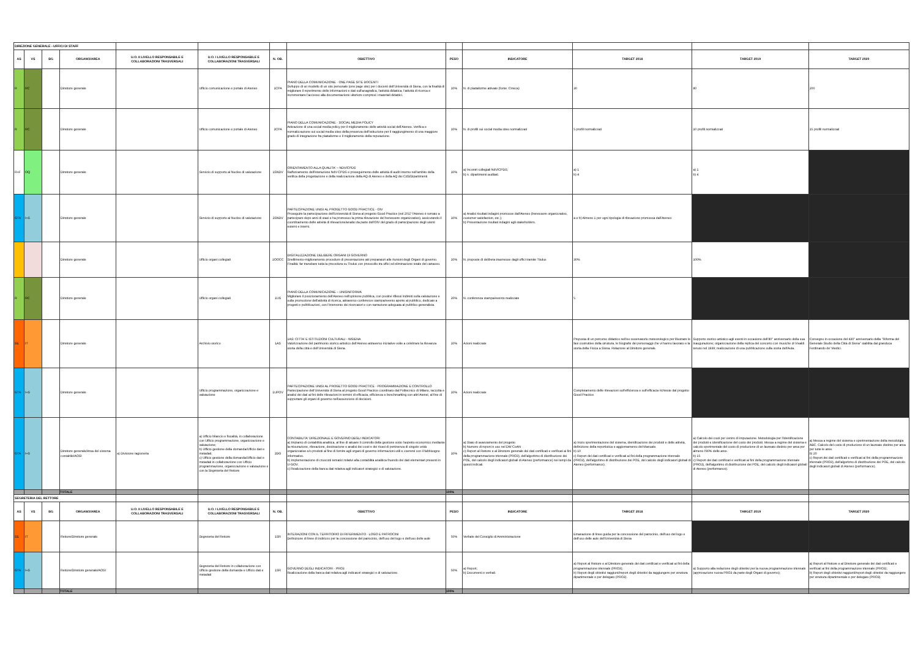| DIREZIONE GENERALE - UFFICI DI STAFF | | | | | | | | | | | | |
| AS | VS | BG | ORGANO/AREA | U.O. II LIVELLO RESPONSABILE E COLLABORAZIONI TRASVERSALI | U.O. I LIVELLO RESPONSABILE E COLLABORAZIONI TRASVERSALI | N. OB. | OBIETTIVO | PESO | INDICATORE | TARGET 2018 | TARGET 2019 | TARGET 2020 |
| R | RC | | Direttore generale | | Ufficio comunicazione e portale di Ateneo | 1CPA | PIANO DELLA COMUNICAZIONE - ONE PAGE SITE DOCENTI Sviluppo di un modello di un sito personale (one page site) per i docenti dell'Università di Siena, con la finalità di migliorare il reperimento delle informazioni e dati sull'anagrafica, l'attività didattica, l'attività di ricerca e incrementare l'accesso alla documentazione ulteriore compresi i materiali didattici. | 10% | N. di piattaforme attivate (fonte: Cineca) | 30 | 80 | 200 |
| R | RC | | Direttore generale | | Ufficio comunicazione e portale di Ateneo | 2CPA | PIANO DELLA COMUNICAZIONE - SOCIAL MEDIA POLICY Attivazione di una social media policy per il miglioramento delle attività social dell'Ateneo. Verifica e normalizzazione sui social media sites della presenza dell'Istituzione per il raggiungimento di una maggiore grado di integrazione fra piattaforme e il miglioramento della reputazione. | 10% | N. di profili sui social media sites normalizzati | 5 profili normalizzati | 10 profili normalizzati | 15 profili normalizzati |
| R+F | OQ | | Direttore generale | | Servizio di supporto al Nucleo di valutazione | 1SNDV | ORIENTAMENTO ALLA QUALITA' – NDV/CPDS Rafforzamento dell'interazione NdV-CPDS e proseguimento delle attività di audit interno nell'ambito della verifica della progettazione e della realizzazione della AQ di Ateneo e della AQ dei CdS/Dipartimenti | 10% | a) Incontri collegiali NdV/CPDS; b) n. dipartimenti auditati. | a) 1 b) 4 | a) 1 b) 4 | |
| GTA | I+S | | Direttore generale | | Servizio di supporto al Nucleo di valutazione | 2SNDV | PARTECIPAZIONE UNISI AL PROGETTO GOOD PRACTICE - OIV Proseguire la partecipazione dell'Università di Siena al progetto Good Practice (nel 2017 l'Ateneo è tornato a partecipare dopo anni di stasi e ha promosso la prima rilevazione del benessere organizzativo), assicurando il coordinamento delle attività di rilevazione/analisi da parte dell'OIV del grado di partecipazione degli utenti esterni e interni. | 10% | a) Analisi risultati indagini promosse dall'Ateneo (benessere organizzativo, customer satisfaction, etc.); b) Presentazione risultati indagini agli stakeholders. | a e b) Almeno 1 per ogni tipologia di rilevazione promossa dall'Ateneo | | |
| | | | Direttore generale | | Ufficio organi collegiali | 1OOCC | DIGITALIZZAZIONE DELIBERE ORGANI DI GOVERNO Snellimento-miglioramento procedure di presentazione atti preparatori alle riunioni degli Organi di governo. Finalità: far transitare tutta la procedura su Titulus con protocollo tra uffici ed eliminazione totale del cartaceo. | 10% | N. proposte di delibera trasmesse dagli uffici tramite Titulus | 30% | 100% | |
| R | RC | | Direttore generale | | Ufficio organi collegiali | 1US | PIANO DELLA COMUNICAZIONE – UNISINFORMA Migliorare il posizionamento dell'Ateneo nell'opinione pubblica, con positivi riflessi indiretti sulla valutazione e sulla promozione dell'attività di ricerca, attraverso conferenze stampa/evento aperte al pubblico, dedicate a progetti e pubblicazioni, con l'intervento dei ricercatori e con narrazione adeguata al pubblico generalista. | 20% | N. conferenza stampa/evento realizzate | 5 | | |
| SE | IT | | Direttore generale | | Archivio storico | 1AS | 1AS: CITTA' E ISTITUZIONI CULTURALI - WSIENA Valorizzazione del patrimonio storico artistico dell'Ateneo attraverso iniziative volte a celebrare la rilevanza storia della città e dell'Università di Siena. | 10% | Azioni realizzate | Proposta di un percorso didattico nell'ex osservatorio meteorologico per illustrare le fasi costruttive della struttura, le biografie dei personaggi che vi hanno lavorato e la storia della Fisica a Siena. Relazione al Direttore generale. | Supporto storico-artistico agli eventi in occasione dell'80° anniversario della sua inaugurazione; organizzazione della replica del concerto con musiche di Vivaldi tenuto nel 1939; realizzazione di una pubblicazione sulla storia dell'Aula. | Convegno in occasione del 430° anniversario della "Riforma del Generale Studio della Città di Siena" stabilita dal granduca Ferdinando de' Medici. |
| GTA | I+S | | Direttore generale | | Ufficio programmazione, organizzazione e valutazione | 1UPOV | PARTECIPAZIONE UNISI AL PROGETTO GOOD PRACTICE - PROGRAMMAZIONE E CONTROLLO Partecipazione dell'Università di Siena al progetto Good Practice coordinato dal Politecnico di Milano, raccolta e analisi dei dati ai fini delle rilevazioni in termini di efficacia, efficienza e benchmarking con altri Atenei, al fine di supportare gli organi di governo nell'assunzione di decisioni. | 10% | Azioni realizzate | Completamento delle rilevazioni sull'efficienza e sull'efficacia richieste dal progetto Good Practice | | |
| GTA | I+S | | Direttore generale/Area del sistema contabile/AOSI | a) Divisione ragioneria | a) Ufficio bilancio e fiscalità, in collaborazione con Ufficio programmazione, organizzazione e valutazione; b) Ufficio gestione della domanda/Ufficio dati e metadati; c) Ufficio gestione della domanda/Ufficio dati e metadati in collaborazione con Ufficio programmazione, organizzazione e valutazione e con la Segreteria del Rettore | 2DG | CONTABILITA' DIREZIONALE E GOVERNO DEGLI INDICATORI a) Impianto di contabilità analitica, al fine di attuare il controllo della gestione sotto l'aspetto economico mediante la misurazione, rilevazione, destinazione e analisi dei costi e dei ricavi di pertinenza di singole unità organizzative e/o prodotti al fine di fornire agli organi di governo informazioni utili e coerenti con il fabbisogno informativo. b) Implementazione di cruscotti tematici relativi alla contabilità analitica fruendo dei dati elementari presenti in U-GOV; c) Realizzazione della banca dati relativa agli indicatori strategici e di valutazione. | 10% | a) Stato di avanzamento del progetto b) Numero di report in uso nel DW CoAN c) Report al Rettore e al Direttore generale dei dati certificati e verificati ai fini della programmazione triennale (PRO3), dell'algoritmo di distribuzione dei POE, del calcolo degli indicatori globali di Ateneo (performance) nei tempi da questi indicati. | a) Inizio sperimentazione del sistema, identificazione dei prodotti e delle attività, definizione della reportistica e aggiornamento del Manuale. b) 10 c) Report dei dati certificati e verificati ai fini della programmazione triennale (PRO3), dell'algoritmo di distribuzione dei POE, del calcolo degli indicatori globali di Ateneo (performance). | a) Calcolo dei costi per centro di imputazione. Metodologia per l'identificazione dei prodotti e identificazione del costo dei prodotti. Messa a regime del sistema e calcolo sperimentale del costo di produzione di un laureato distinto per area per almeno l'80% delle aree. b) 15 c) Report dei dati certificati e verificati ai fini della programmazione triennale (PRO3), dell'algoritmo di distribuzione dei POE, del calcolo degli indicatori globali di Ateneo (performance). | a) Messa a regime del sistema e sperimentazione della metodolgia ABC. Calcolo del costo di produzione di un laureato distinto per area per tutte le aree. b) 20 c) Report dei dati certificati e verificati ai fini della programmazione triennale (PRO3), dell'algoritmo di distribuzione dei POE, del calcolo degli indicatori globali di Ateneo (performance). |
| | | | TOTALE | | | | | 100% | | | | |
| SEGRETERIA DEL RETTORE | | | | | | | | | | | | |
| AS | VS | BG | ORGANO/AREA | U.O. II LIVELLO RESPONSABILE E COLLABORAZIONI TRASVERSALI | U.O. I LIVELLO RESPONSABILE E COLLABORAZIONI TRASVERSALI | N. OB. | OBIETTIVO | PESO | INDICATORE | TARGET 2018 | TARGET 2019 | TARGET 2020 |
| SE | IT | | Rettore/Direttore generale | | Segreteria del Rettore | 1SR | INTERAZIONI CON IL TERRITORIO DI RIFERIMENTO - LOGO E PATROCINI Definizione di linee di indirizzo per la concessione del patrocinio, dell'uso del logo e dell'uso delle aule | 50% | Verbale del Consiglio di Amministrazione | Emanazione di linee guida per la concessione del patrocinio, dell'uso del logo e dell'uso delle aule dell'Università di Siena | | |
| GTA | I+S | | Rettore/Direttore generale/AOSI | | Segreteria del Rettore in collaborazione con Ufficio gestione della domanda e Ufficio dati e metadati | 1SR | GOVERNO DEGLI INDICATORI - PRO3 Realizzazione della banca dati relativa agli indicatori strategici e di valutazione. | 50% | a) Report; b) Documenti e verbali. | a) Report al Rettore e al Direttore generale dei dati certificati e verificati ai fini della programmazione triennale (PRO3); b) Report degli obiettivi raggiunti/report degli obiettivi da raggiungere per struttura dipartimentale e per delegato (PRO3). | a) Supporto alla redazione degli obiettivi per la nuova programmazione triennale (approvazione nuova PRO3 da parte degli Organi di governo); | a) Report al Rettore e al Direttore generale dei dati certificati e verificati ai fini della programmazione triennale (PRO3); b) Report degli obiettivi raggiunti/report degli obiettivi da raggiungere per struttura dipartimentale e per delegato (PRO3). |
| | | | TOTALE | | | | | 100% | | | | |